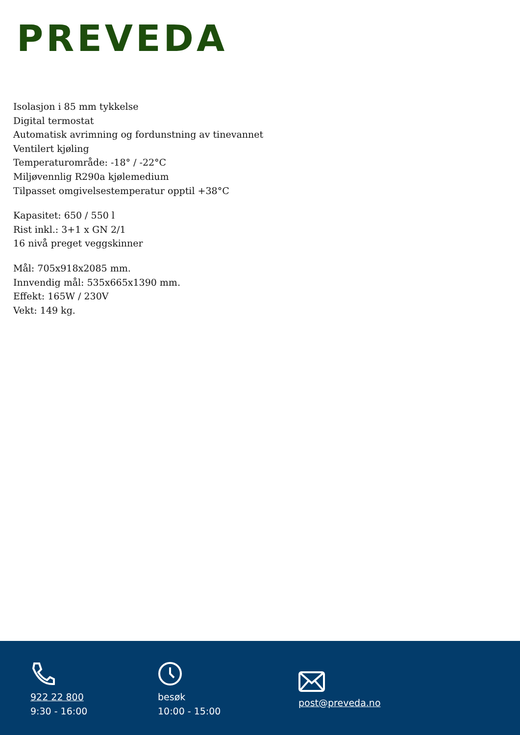PREVEDA
Isolasjon i 85 mm tykkelse
Digital termostat
Automatisk avrimning og fordunstning av tinevannet
Ventilert kjøling
Temperaturområde: -18° / -22°C
Miljøvennlig R290a kjølemedium
Tilpasset omgivelsestemperatur opptil +38°C
Kapasitet: 650 / 550 l
Rist inkl.: 3+1 x GN 2/1
16 nivå preget veggskinner
Mål: 705x918x2085 mm.
Innvendig mål: 535x665x1390 mm.
Effekt: 165W / 230V
Vekt: 149 kg.
922 22 800
9:30 - 16:00
besøk
10:00 - 15:00
post@preveda.no